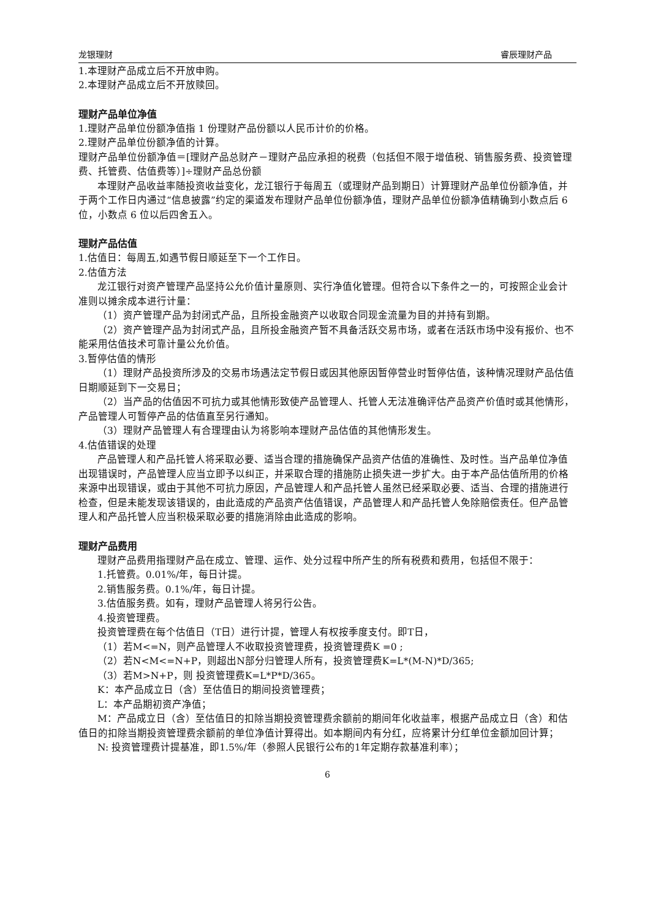龙银理财 睿辰理财产品
1.本理财产品成立后不开放申购。
2.本理财产品成立后不开放赎回。
理财产品单位净值
1.理财产品单位份额净值指 1 份理财产品份额以人民币计价的价格。
2.理财产品单位份额净值的计算。
理财产品单位份额净值＝[理财产品总财产－理财产品应承担的税费（包括但不限于增值税、销售服务费、投资管理费、托管费、估值费等）]÷理财产品总份额
本理财产品收益率随投资收益变化，龙江银行于每周五（或理财产品到期日）计算理财产品单位份额净值，并于两个工作日内通过“信息披露”约定的渠道发布理财产品单位份额净值，理财产品单位份额净值精确到小数点后 6 位，小数点 6 位以后四舍五入。
理财产品估值
1.估值日：每周五,如遇节假日顺延至下一个工作日。
2.估值方法
龙江银行对资产管理产品坚持公允价值计量原则、实行净值化管理。但符合以下条件之一的，可按照企业会计准则以摊余成本进行计量：
（1）资产管理产品为封闭式产品，且所投金融资产以收取合同现金流量为目的并持有到期。
（2）资产管理产品为封闭式产品，且所投金融资产暂不具备活跃交易市场，或者在活跃市场中没有报价、也不能采用估值技术可靠计量公允价值。
3.暂停估值的情形
（1）理财产品投资所涉及的交易市场遇法定节假日或因其他原因暂停营业时暂停估值，该种情况理财产品估值日期顺延到下一交易日；
（2）当产品的估值因不可抗力或其他情形致使产品管理人、托管人无法准确评估产品资产价值时或其他情形，产品管理人可暂停产品的估值直至另行通知。
（3）理财产品管理人有合理理由认为将影响本理财产品估值的其他情形发生。
4.估值错误的处理
产品管理人和产品托管人将采取必要、适当合理的措施确保产品资产估值的准确性、及时性。当产品单位净值出现错误时，产品管理人应当立即予以纠正，并采取合理的措施防止损失进一步扩大。由于本产品估值所用的价格来源中出现错误，或由于其他不可抗力原因，产品管理人和产品托管人虽然已经采取必要、适当、合理的措施进行检查，但是未能发现该错误的，由此造成的产品资产估值错误，产品管理人和产品托管人免除赔偿责任。但产品管理人和产品托管人应当积极采取必要的措施消除由此造成的影响。
理财产品费用
理财产品费用指理财产品在成立、管理、运作、处分过程中所产生的所有税费和费用，包括但不限于：
1.托管费。0.01%/年，每日计提。
2.销售服务费。0.1%/年，每日计提。
3.估值服务费。如有，理财产品管理人将另行公告。
4.投资管理费。
投资管理费在每个估值日（T日）进行计提，管理人有权按季度支付。即T日，
（1）若M<=N，则产品管理人不收取投资管理费，投资管理费K =0 ;
（2）若N<M<=N+P，则超出N部分归管理人所有，投资管理费K=L*(M-N)*D/365;
（3）若M>N+P，则 投资管理费K=L*P*D/365。
K：本产品成立日（含）至估值日的期间投资管理费；
L：本产品期初资产净值；
M：产品成立日（含）至估值日的扣除当期投资管理费余额前的期间年化收益率，根据产品成立日（含）和估值日的扣除当期投资管理费余额前的单位净值计算得出。如本期间内有分红，应将累计分红单位金额加回计算；
N: 投资管理费计提基准，即1.5%/年（参照人民银行公布的1年定期存款基准利率）；
6